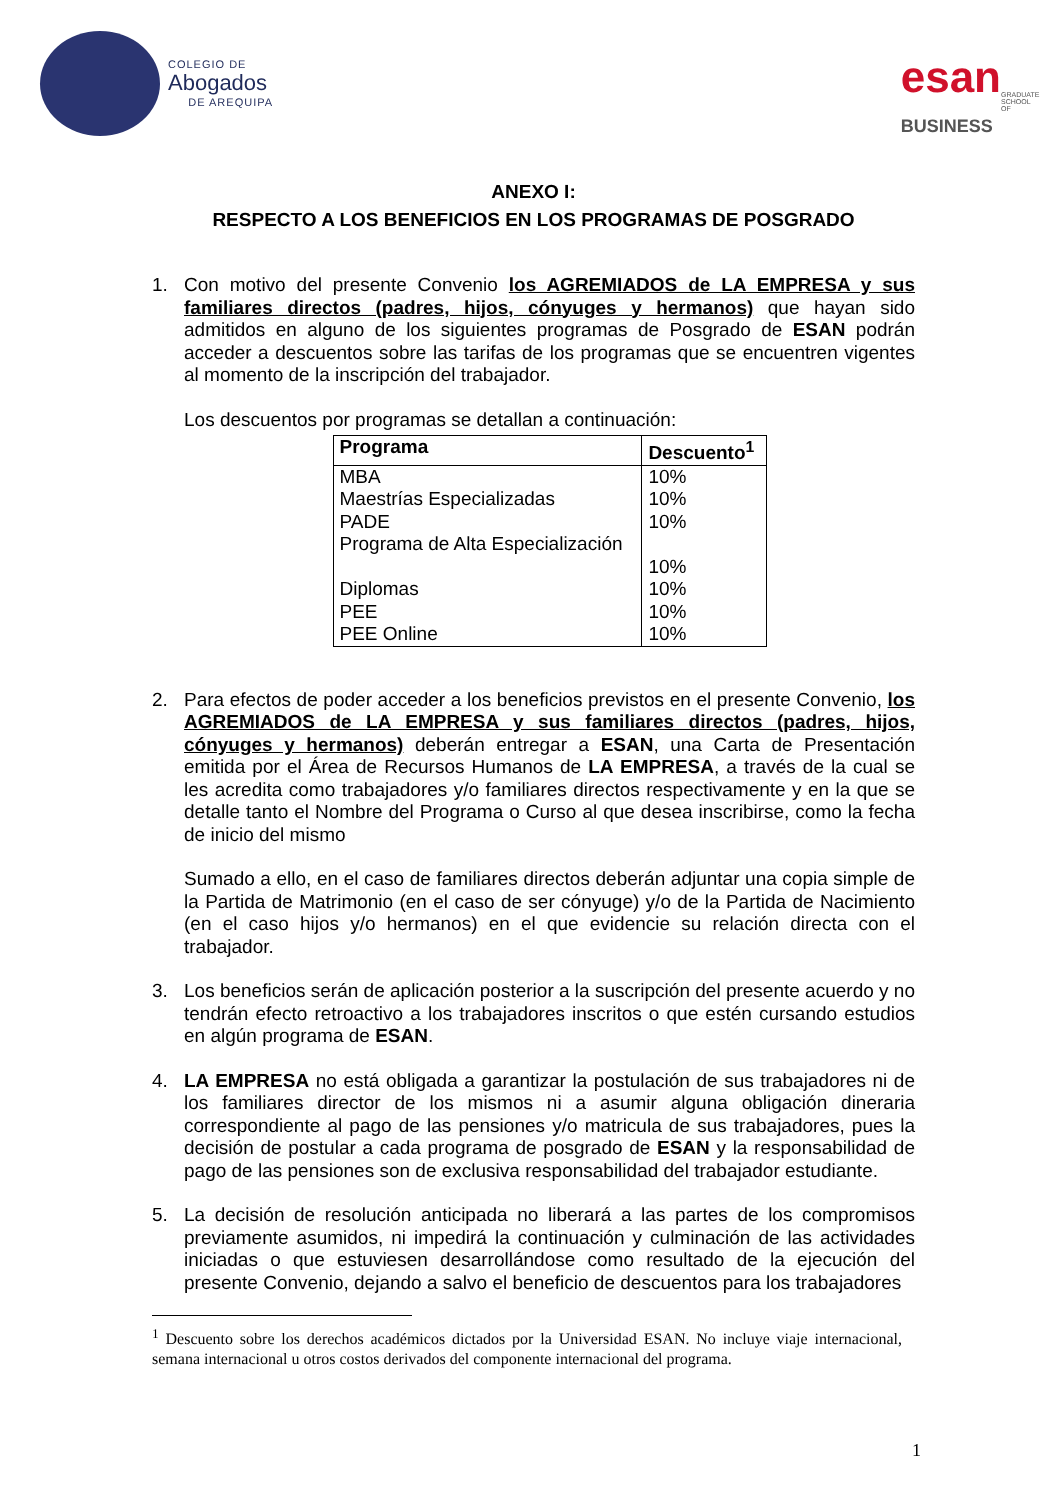COLEGIO DE
Abogados
DE AREQUIPA
esan
BUSINESS
GRADUATE SCHOOL OF
ANEXO I:
RESPECTO A LOS BENEFICIOS EN LOS PROGRAMAS DE POSGRADO
1. Con motivo del presente Convenio los AGREMIADOS de LA EMPRESA y sus familiares directos (padres, hijos, cónyuges y hermanos) que hayan sido admitidos en alguno de los siguientes programas de Posgrado de ESAN podrán acceder a descuentos sobre las tarifas de los programas que se encuentren vigentes al momento de la inscripción del trabajador.
Los descuentos por programas se detallan a continuación:
| Programa | Descuento<sup>1</sup> |
| --- | --- |
| MBA | 10% |
| Maestrías Especializadas | 10% |
| PADE | 10% |
| Programa de Alta Especialización | 10% |
| Diplomas | 10% |
| PEE | 10% |
| PEE Online | 10% |
2. Para efectos de poder acceder a los beneficios previstos en el presente Convenio, los AGREMIADOS de LA EMPRESA y sus familiares directos (padres, hijos, cónyuges y hermanos) deberán entregar a ESAN, una Carta de Presentación emitida por el Área de Recursos Humanos de LA EMPRESA, a través de la cual se les acredita como trabajadores y/o familiares directos respectivamente y en la que se detalle tanto el Nombre del Programa o Curso al que desea inscribirse, como la fecha de inicio del mismo
Sumado a ello, en el caso de familiares directos deberán adjuntar una copia simple de la Partida de Matrimonio (en el caso de ser cónyuge) y/o de la Partida de Nacimiento (en el caso hijos y/o hermanos) en el que evidencie su relación directa con el trabajador.
3. Los beneficios serán de aplicación posterior a la suscripción del presente acuerdo y no tendrán efecto retroactivo a los trabajadores inscritos o que estén cursando estudios en algún programa de ESAN.
4. LA EMPRESA no está obligada a garantizar la postulación de sus trabajadores ni de los familiares director de los mismos ni a asumir alguna obligación dineraria correspondiente al pago de las pensiones y/o matricula de sus trabajadores, pues la decisión de postular a cada programa de posgrado de ESAN y la responsabilidad de pago de las pensiones son de exclusiva responsabilidad del trabajador estudiante.
5. La decisión de resolución anticipada no liberará a las partes de los compromisos previamente asumidos, ni impedirá la continuación y culminación de las actividades iniciadas o que estuviesen desarrollándose como resultado de la ejecución del presente Convenio, dejando a salvo el beneficio de descuentos para los trabajadores
<sup>1</sup> Descuento sobre los derechos académicos dictados por la Universidad ESAN. No incluye viaje internacional, semana internacional u otros costos derivados del componente internacional del programa.
1